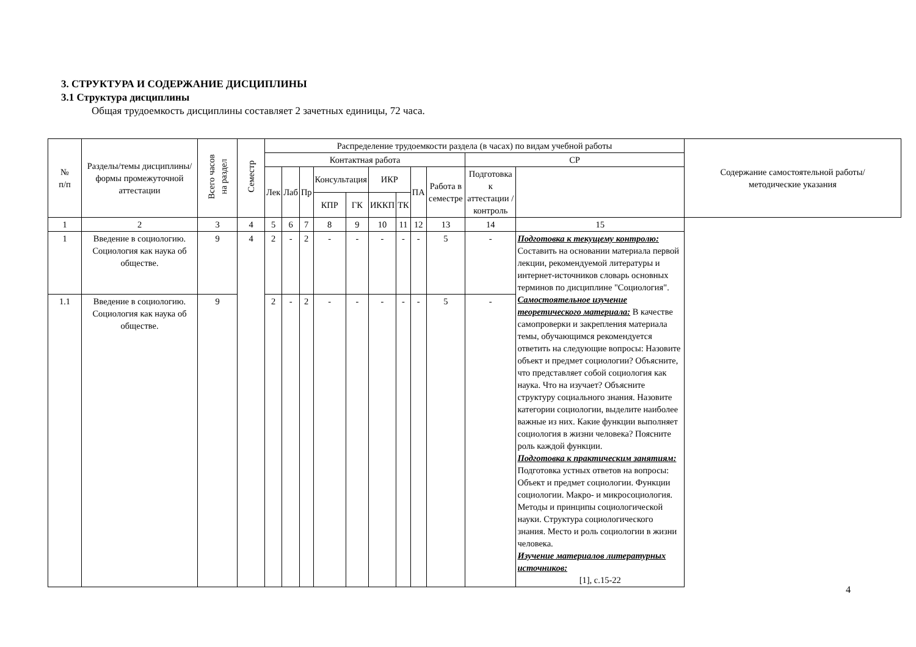3. СТРУКТУРА И СОДЕРЖАНИЕ ДИСЦИПЛИНЫ
3.1 Структура дисциплины
Общая трудоемкость дисциплины составляет 2 зачетных единицы, 72 часа.
| № п/п | Разделы/темы дисциплины/формы промежуточной аттестации | Всего часов на раздел | Семестр | Распределение трудоемкости раздела (в часах) по видам учебной работы | | | | | | | | | | | Содержание самостоятельной работы/ методические указания |
| --- | --- | --- | --- | --- | --- | --- | --- | --- | --- | --- | --- | --- | --- | --- | --- |
| | | | | Контактная работа | | | | | | | | | СР | | |
| | | | | Лек | Лаб | Пр | Консультация | | ИКР | | ПА | Работа в семестре | Подготовка к аттестации /контроль | | |
| | | | | | | | КПР | ГК | ИККП | ТК | | | | | |
| 1 | 2 | 3 | 4 | 5 | 6 | 7 | 8 | 9 | 10 | 11 | 12 | 13 | 14 | 15 | |
| 1 | Введение в социологию. Социология как наука об обществе. | 9 | 4 | 2 | - | 2 | - | - | - | - | - | 5 | - | Подготовка к текущему контролю: Составить на основании материала первой лекции, рекомендуемой литературы и интернет-источников словарь основных терминов по дисциплине "Социология". Самостоятельное изучение теоретического материала: В качестве самопроверки и закрепления материала темы, обучающимся рекомендуется ответить на следующие вопросы: Назовите объект и предмет социологии? Объясните, что представляет собой социология как наука. Что на изучает? Объясните структуру социального знания. Назовите категории социологии, выделите наиболее важные из них. Какие функции выполняет социология в жизни человека? Поясните роль каждой функции. Подготовка к практическим занятиям: Подготовка устных ответов на вопросы: Объект и предмет социологии. Функции социологии. Макро- и микросоциология. Методы и принципы социологической науки. Структура социологического знания. Место и роль социологии в жизни человека. Изучение материалов литературных источников: [1], с.15-22 | |
| 1.1 | Введение в социологию. Социология как наука об обществе. | 9 | | 2 | - | 2 | - | - | - | - | - | 5 | - | | |
4